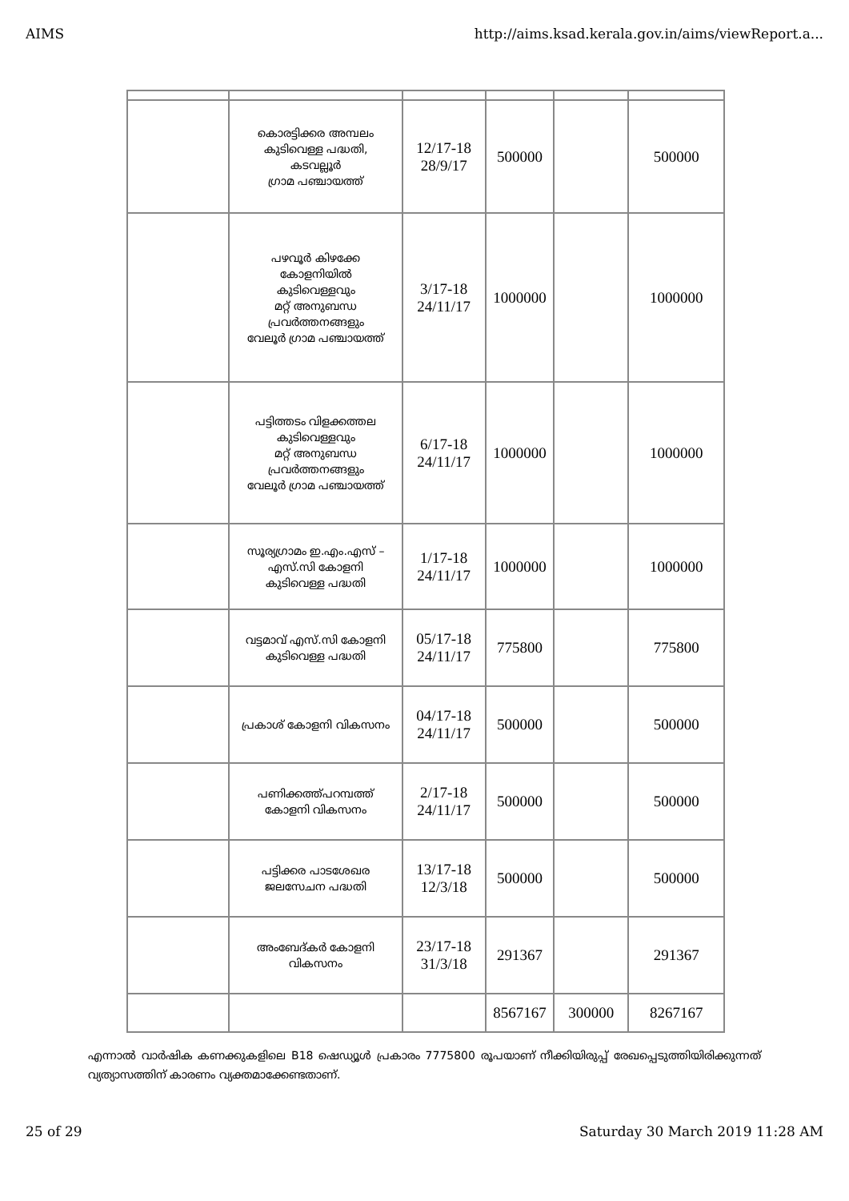AIMS http://aims.ksad.kerala.gov.in/aims/viewReport.a...
| | കൊരട്ടിക്കര അമ്പലം കുടിവെള്ള പദ്ധതി, കടവല്ലൂർ ഗ്രാമ പഞ്ചായത്ത് | 12/17-18 28/9/17 | 500000 | | 500000 |
| | പഴവൂർ കിഴക്കേ കോളനിയിൽ കുടിവെള്ളവും മറ്റ് അനുബന്ധ പ്രവർത്തനങ്ങളും വേലൂർ ഗ്രാമ പഞ്ചായത്ത് | 3/17-18 24/11/17 | 1000000 | | 1000000 |
| | പട്ടിത്തടം വിളക്കത്തല കുടിവെള്ളവും മറ്റ് അനുബന്ധ പ്രവർത്തനങ്ങളും വേലൂർ ഗ്രാമ പഞ്ചായത്ത് | 6/17-18 24/11/17 | 1000000 | | 1000000 |
| | സൂര്യഗ്രാമം ഇ.എം.എസ് – എസ്.സി കോളനി കുടിവെള്ള പദ്ധതി | 1/17-18 24/11/17 | 1000000 | | 1000000 |
| | വട്ടമാവ് എസ്.സി കോളനി കുടിവെള്ള പദ്ധതി | 05/17-18 24/11/17 | 775800 | | 775800 |
| | പ്രകാശ് കോളനി വികസനം | 04/17-18 24/11/17 | 500000 | | 500000 |
| | പണിക്കത്ത്പറമ്പത്ത് കോളനി വികസനം | 2/17-18 24/11/17 | 500000 | | 500000 |
| | പട്ടിക്കര പാടശേഖര ജലസേചന പദ്ധതി | 13/17-18 12/3/18 | 500000 | | 500000 |
| | അംബേദ്കർ കോളനി വികസനം | 23/17-18 31/3/18 | 291367 | | 291367 |
| | | | 8567167 | 300000 | 8267167 |
എന്നാൽ വാർഷിക കണക്കുകളിലെ B18 ഷെഡ്യൂൾ പ്രകാരം 7775800 രൂപയാണ് നീക്കിയിരുപ്പ് രേഖപ്പെടുത്തിയിരിക്കുന്നത് വ്യത്യാസത്തിന് കാരണം വ്യക്തമാക്കേണ്ടതാണ്.
25 of 29 Saturday 30 March 2019 11:28 AM